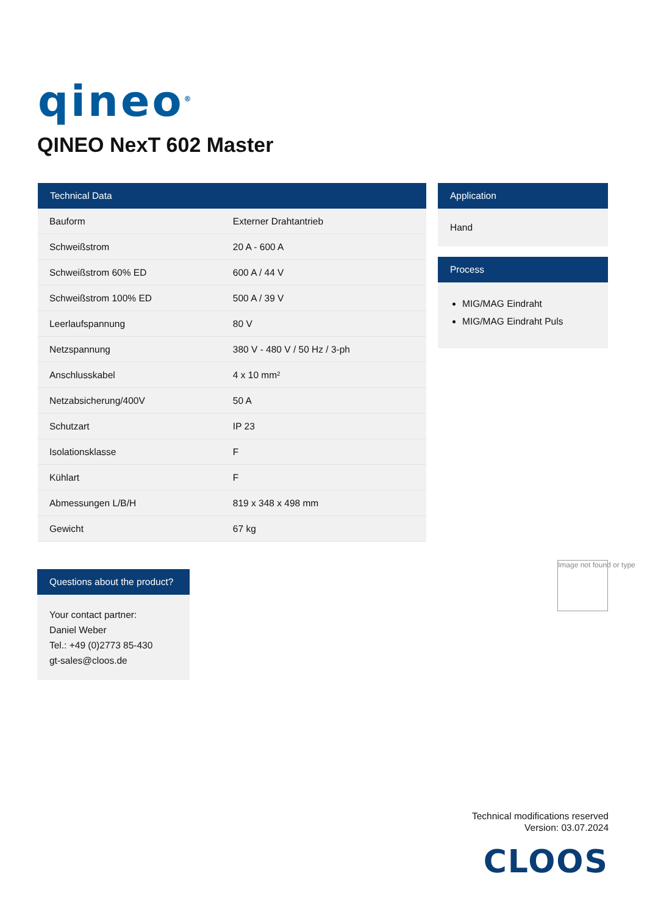qineo<sup>®</sup>
QINEO NexT 602 Master
| Technical Data | |
| --- | --- |
| Bauform | Externer Drahtantrieb |
| Schweißstrom | 20 A - 600 A |
| Schweißstrom 60% ED | 600 A / 44 V |
| Schweißstrom 100% ED | 500 A / 39 V |
| Leerlaufspannung | 80 V |
| Netzspannung | 380 V - 480 V / 50 Hz / 3-ph |
| Anschlusskabel | 4 x 10 mm² |
| Netzabsicherung/400V | 50 A |
| Schutzart | IP 23 |
| Isolationsklasse | F |
| Kühlart | F |
| Abmessungen L/B/H | 819 x 348 x 498 mm |
| Gewicht | 67 kg |
Application
Hand
Process
MIG/MAG Eindraht
MIG/MAG Eindraht Puls
Questions about the product?
Your contact partner:
Daniel Weber
Tel.: +49 (0)2773 85-430
gt-sales@cloos.de
Image not found or type
Technical modifications reserved
Version: 03.07.2024
CLOOS